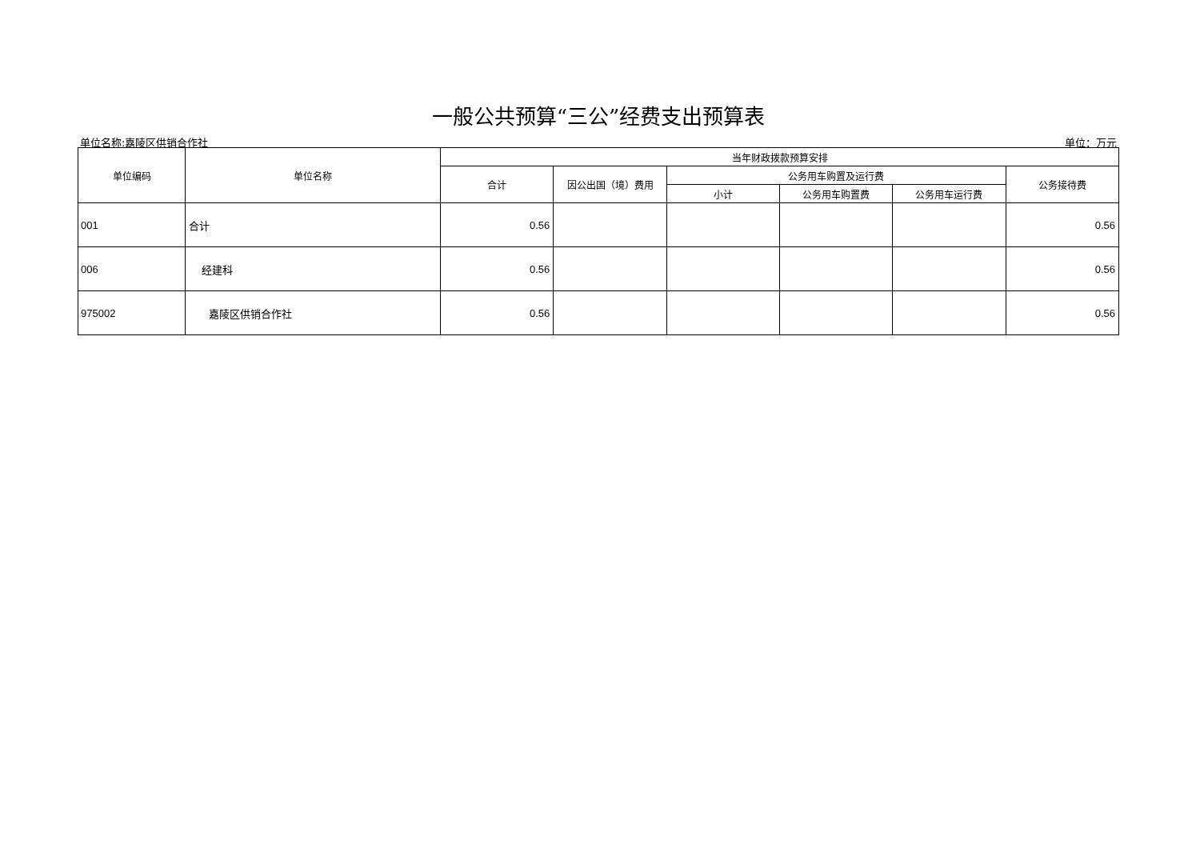一般公共预算“三公”经费支出预算表
单位名称:嘉陵区供销合作社 单位：万元
| 单位编码 | 单位名称 | 当年财政拨款预算安排 | | | | | |
| --- | --- | --- | --- | --- | --- | --- | --- |
| | | 合计 | 因公出国（境）费用 | 公务用车购置及运行费 | | | 公务接待费 |
| | | | | 小计 | 公务用车购置费 | 公务用车运行费 | |
| 001 | 合计 | 0.56 | | | | | 0.56 |
| 006 | 经建科 | 0.56 | | | | | 0.56 |
| 975002 | 嘉陵区供销合作社 | 0.56 | | | | | 0.56 |